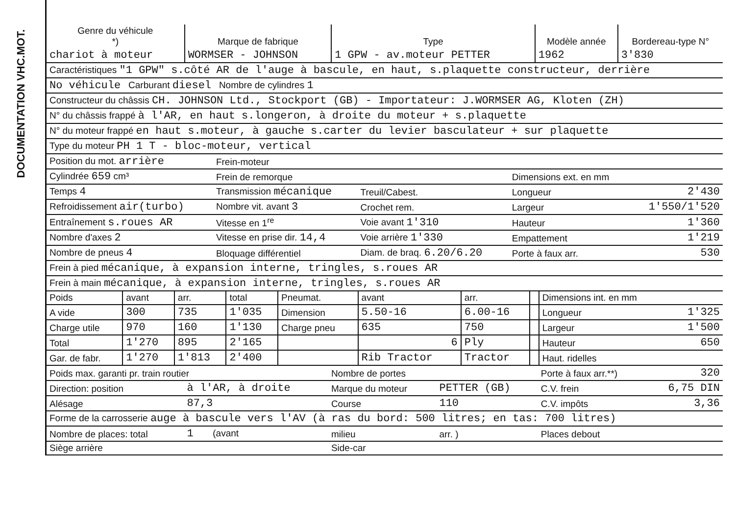DOCUMENTATION VHC.MOT.
| Genre du véhicule *) | Marque de fabrique | Type | Modèle année | Bordereau-type N° |
| --- | --- | --- | --- | --- |
| chariot à moteur | WORMSER - JOHNSON | 1 GPW - av.moteur PETTER | 1962 | 3'830 |
| Caractéristiques "1 GPW" s.côté AR de l'auge à bascule, en haut, s.plaquette constructeur, derrière |
| No véhicule Carburant diesel Nombre de cylindres 1 |
| Constructeur du châssis CH. JOHNSON Ltd., Stockport (GB) - Importateur: J.WORMSER AG, Kloten (ZH) |
| N° du châssis frappé à l'AR, en haut s.longeron, à droite du moteur + s.plaquette |
| N° du moteur frappé en haut s.moteur, à gauche s.carter du levier basculateur + sur plaquette |
| Type du moteur PH 1 T - bloc-moteur, vertical |
| Position du mot. arrière | Frein-moteur | | | |
| Cylindrée 659 cm³ | Frein de remorque | | Dimensions ext. en mm | |
| Temps 4 | Transmission mécanique | Treuil/Cabest. | Longueur | 2'430 |
| Refroidissement air(turbo) | Nombre vit. avant 3 | Crochet rem. | Largeur | 1'550/1'520 |
| Entraînement s.roues AR | Vitesse en 1<sup>re</sup> | Voie avant 1'310 | Hauteur | 1'360 |
| Nombre d'axes 2 | Vitesse en prise dir. 14,4 | Voie arrière 1'330 | Empattement | 1'219 |
| Nombre de pneus 4 | Bloquage différentiel | Diam. de braq. 6.20/6.20 | Porte à faux arr. | 530 |
| Frein à pied mécanique, à expansion interne, tringles, s.roues AR | | | | |
| Frein à main mécanique, à expansion interne, tringles, s.roues AR | | | | |
| Poids | avant | arr. | total | Pneumat. | avant | arr. | | Dimensions int. en mm | |
| A vide | 300 | 735 | 1'035 | Dimension | 5.50-16 | 6.00-16 | | Longueur | 1'325 |
| Charge utile | 970 | 160 | 1'130 | Charge pneu | 635 | 750 | | Largeur | 1'500 |
| Total | 1'270 | 895 | 2'165 | | 6 | Ply | | Hauteur | 650 |
| Gar. de fabr. | 1'270 | 1'813 | 2'400 | | Rib Tractor | Tractor | | Haut. ridelles | |
| Poids max. garanti pr. train routier | | Nombre de portes | | Porte à faux arr.**) | 320 |
| Direction: position | à l'AR, à droite | Marque du moteur | PETTER (GB) | C.V. frein | 6,75 DIN |
| Alésage | 87,3 | Course | 110 | C.V. impôts | 3,36 |
| Forme de la carrosserie auge à bascule vers l'AV (à ras du bord: 500 litres; en tas: 700 litres) | | | | | |
| Nombre de places: total | 1 (avant | milieu | arr. ) | Places debout | |
| Siège arrière | | Side-car | | | |